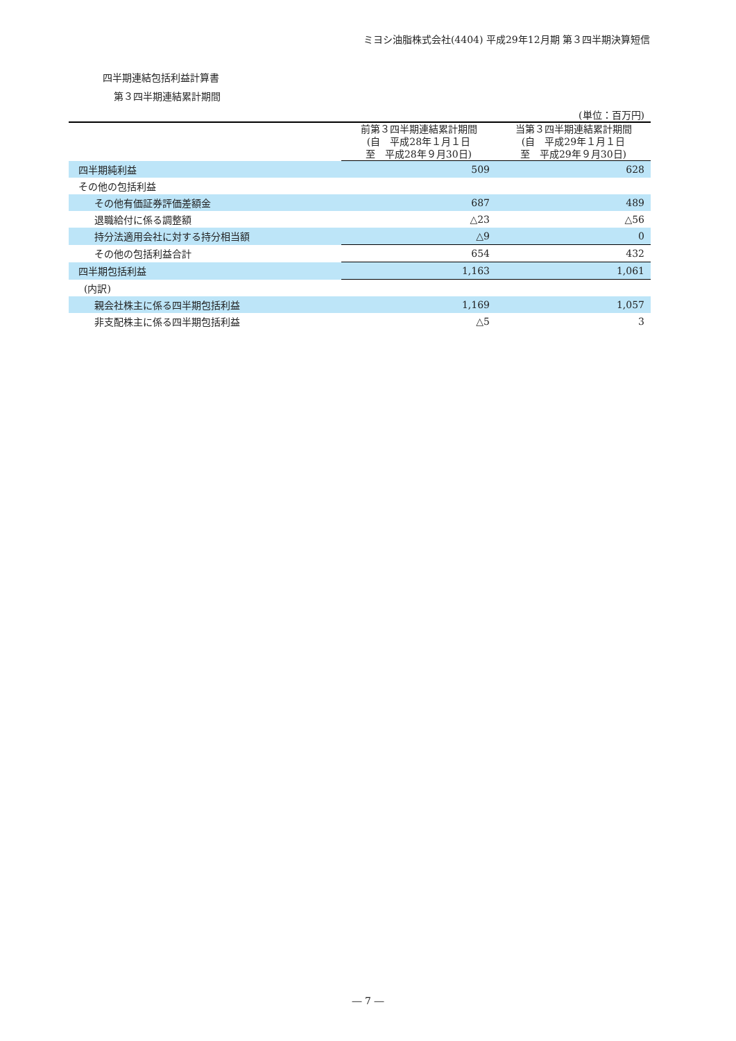ミヨシ油脂株式会社(4404) 平成29年12月期 第３四半期決算短信
四半期連結包括利益計算書
第３四半期連結累計期間
| | | (単位：百万円) |
| | 前第３四半期連結累計期間 (自 平成28年１月１日 至 平成28年９月30日) | 当第３四半期連結累計期間 (自 平成29年１月１日 至 平成29年９月30日) |
| 四半期純利益 | 509 | 628 |
| その他の包括利益 | | |
| その他有価証券評価差額金 | 687 | 489 |
| 退職給付に係る調整額 | △23 | △56 |
| 持分法適用会社に対する持分相当額 | △9 | 0 |
| その他の包括利益合計 | 654 | 432 |
| 四半期包括利益 | 1,163 | 1,061 |
| (内訳) | | |
| 親会社株主に係る四半期包括利益 | 1,169 | 1,057 |
| 非支配株主に係る四半期包括利益 | △5 | 3 |
― 7 ―